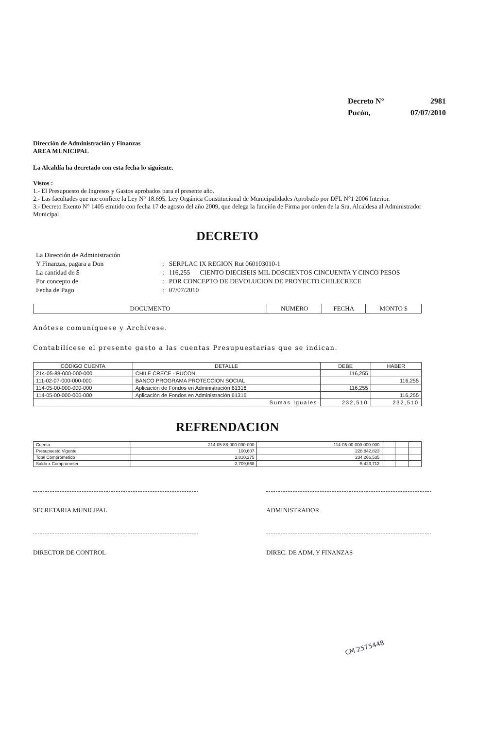| Decreto N° | 2981 |
| Pucón, | 07/07/2010 |
Dirección de Administración y Finanzas
AREA MUNICIPAL
La Alcaldía ha decretado con esta fecha lo siguiente.
Vistos :
1.- El Presupuesto de Ingresos y Gastos aprobados para el presente año.
2.- Las facultades que me confiere la Ley N° 18.695. Ley Orgánica Constitucional de Municipalidades Aprobado por DFL N°1 2006 Interior.
3.- Decreto Exento N° 1405 emitido con fecha 17 de agosto del año 2009, que delega la función de Firma por orden de la Sra. Alcaldesa al Administrador Municipal.
DECRETO
| La Dirección de Administración | | |
| Y Finanzas, pagara a Don | : | SERPLAC IX REGION Rut 060103010-1 |
| La cantidad de $ | : | 116,255 CIENTO DIECISEIS MIL DOSCIENTOS CINCUENTA Y CINCO PESOS |
| Por concepto de | : | POR CONCEPTO DE DEVOLUCION DE PROYECTO CHILECRECE |
| Fecha de Pago | : | 07/07/2010 |
| DOCUMENTO | NUMERO | FECHA | MONTO $ |
| --- | --- | --- | --- |
Anótese comuníquese y Archívese.
Contabilícese el presente gasto a las cuentas Presupuestarias que se indican.
| CÓDIGO CUENTA | DETALLE | DEBE | HABER |
| --- | --- | --- | --- |
| 214-05-88-000-000-000 | CHILE CRECE - PUCON | 116,255 | |
| 111-02-07-000-000-000 | BANCO PROGRAMA PROTECCION SOCIAL | | 116,255 |
| 114-05-00-000-000-000 | Aplicación de Fondos en Administración 61316 | 116,255 | |
| 114-05-00-000-000-000 | Aplicación de Fondos en Administración 61316 | | 116,255 |
| Sumas Iguales | | 232,510 | 232,510 |
REFRENDACION
| Cuenta | 214-05-88-000-000-000 | 114-05-00-000-000-000 | | | |
| Presupuesto Vigente | 100,607 | 228,842,823 | | | |
| Total Comprometido | 2,810,275 | 234,266,535 | | | |
| Saldo x Comprometer | -2,709,668 | -5,423,712 | | | |
SECRETARIA MUNICIPAL ADMINISTRADOR
DIRECTOR DE CONTROL DIREC. DE ADM. Y FINANZAS
CM 2575448